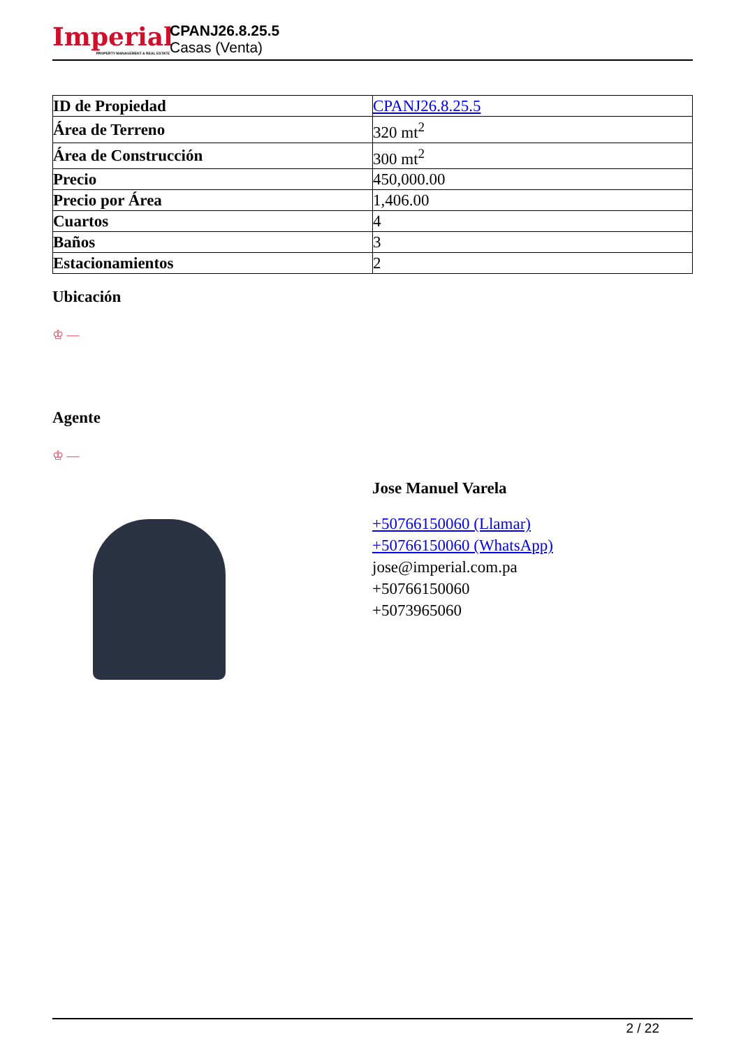Imperial
PROPERTY MANAGEMENT & REAL ESTATE
CPANJ26.8.25.5
Casas (Venta)
| ID de Propiedad | CPANJ26.8.25.5 |
| Área de Terreno | 320 mt<sup>2</sup> |
| Área de Construcción | 300 mt<sup>2</sup> |
| Precio | 450,000.00 |
| Precio por Área | 1,406.00 |
| Cuartos | 4 |
| Baños | 3 |
| Estacionamientos | 2 |
Ubicación
♔ —
Agente
♔ —
Jose Manuel Varela
+50766150060 (Llamar)
+50766150060 (WhatsApp)
jose@imperial.com.pa
+50766150060
+5073965060
2 / 22